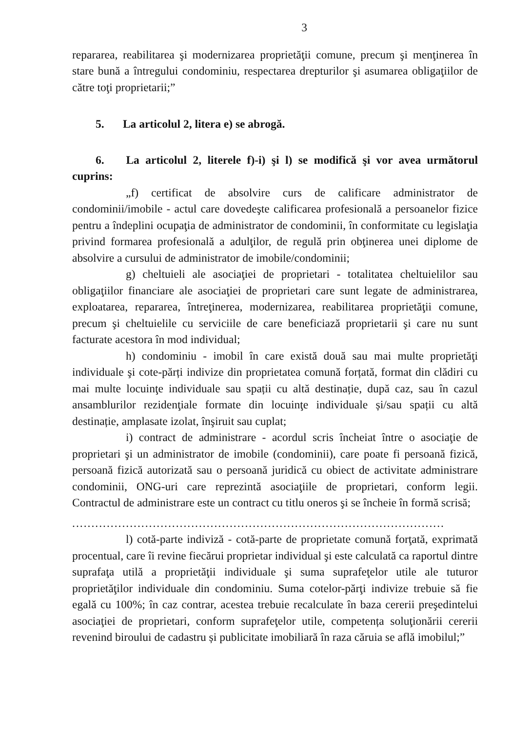3
repararea, reabilitarea şi modernizarea proprietăţii comune, precum şi menţinerea în stare bună a întregului condominiu, respectarea drepturilor şi asumarea obligaţiilor de către toţi proprietarii;”
5. La articolul 2, litera e) se abrogă.
6. La articolul 2, literele f)-i) şi l) se modifică şi vor avea următorul cuprins:
„f) certificat de absolvire curs de calificare administrator de condominii/imobile - actul care dovedeşte calificarea profesională a persoanelor fizice pentru a îndeplini ocupaţia de administrator de condominii, în conformitate cu legislaţia privind formarea profesională a adulţilor, de regulă prin obţinerea unei diplome de absolvire a cursului de administrator de imobile/condominii;
g) cheltuieli ale asociaţiei de proprietari - totalitatea cheltuielilor sau obligaţiilor financiare ale asociaţiei de proprietari care sunt legate de administrarea, exploatarea, repararea, întreţinerea, modernizarea, reabilitarea proprietăţii comune, precum şi cheltuielile cu serviciile de care beneficiază proprietarii şi care nu sunt facturate acestora în mod individual;
h) condominiu - imobil în care există două sau mai multe proprietăţi individuale şi cote-părți indivize din proprietatea comună forțată, format din clădiri cu mai multe locuinţe individuale sau spații cu altă destinație, după caz, sau în cazul ansamblurilor rezidenţiale formate din locuinţe individuale și/sau spații cu altă destinație, amplasate izolat, înşiruit sau cuplat;
i) contract de administrare - acordul scris încheiat între o asociaţie de proprietari şi un administrator de imobile (condominii), care poate fi persoană fizică, persoană fizică autorizată sau o persoană juridică cu obiect de activitate administrare condominii, ONG-uri care reprezintă asociaţiile de proprietari, conform legii. Contractul de administrare este un contract cu titlu oneros şi se încheie în formă scrisă;
.................................................................................................
l) cotă-parte indiviză - cotă-parte de proprietate comună forţată, exprimată procentual, care îi revine fiecărui proprietar individual şi este calculată ca raportul dintre suprafaţa utilă a proprietăţii individuale şi suma suprafeţelor utile ale tuturor proprietăţilor individuale din condominiu. Suma cotelor-părţi indivize trebuie să fie egală cu 100%; în caz contrar, acestea trebuie recalculate în baza cererii preşedintelui asociaţiei de proprietari, conform suprafeţelor utile, competența soluţionării cererii revenind biroului de cadastru și publicitate imobiliară în raza căruia se află imobilul;”